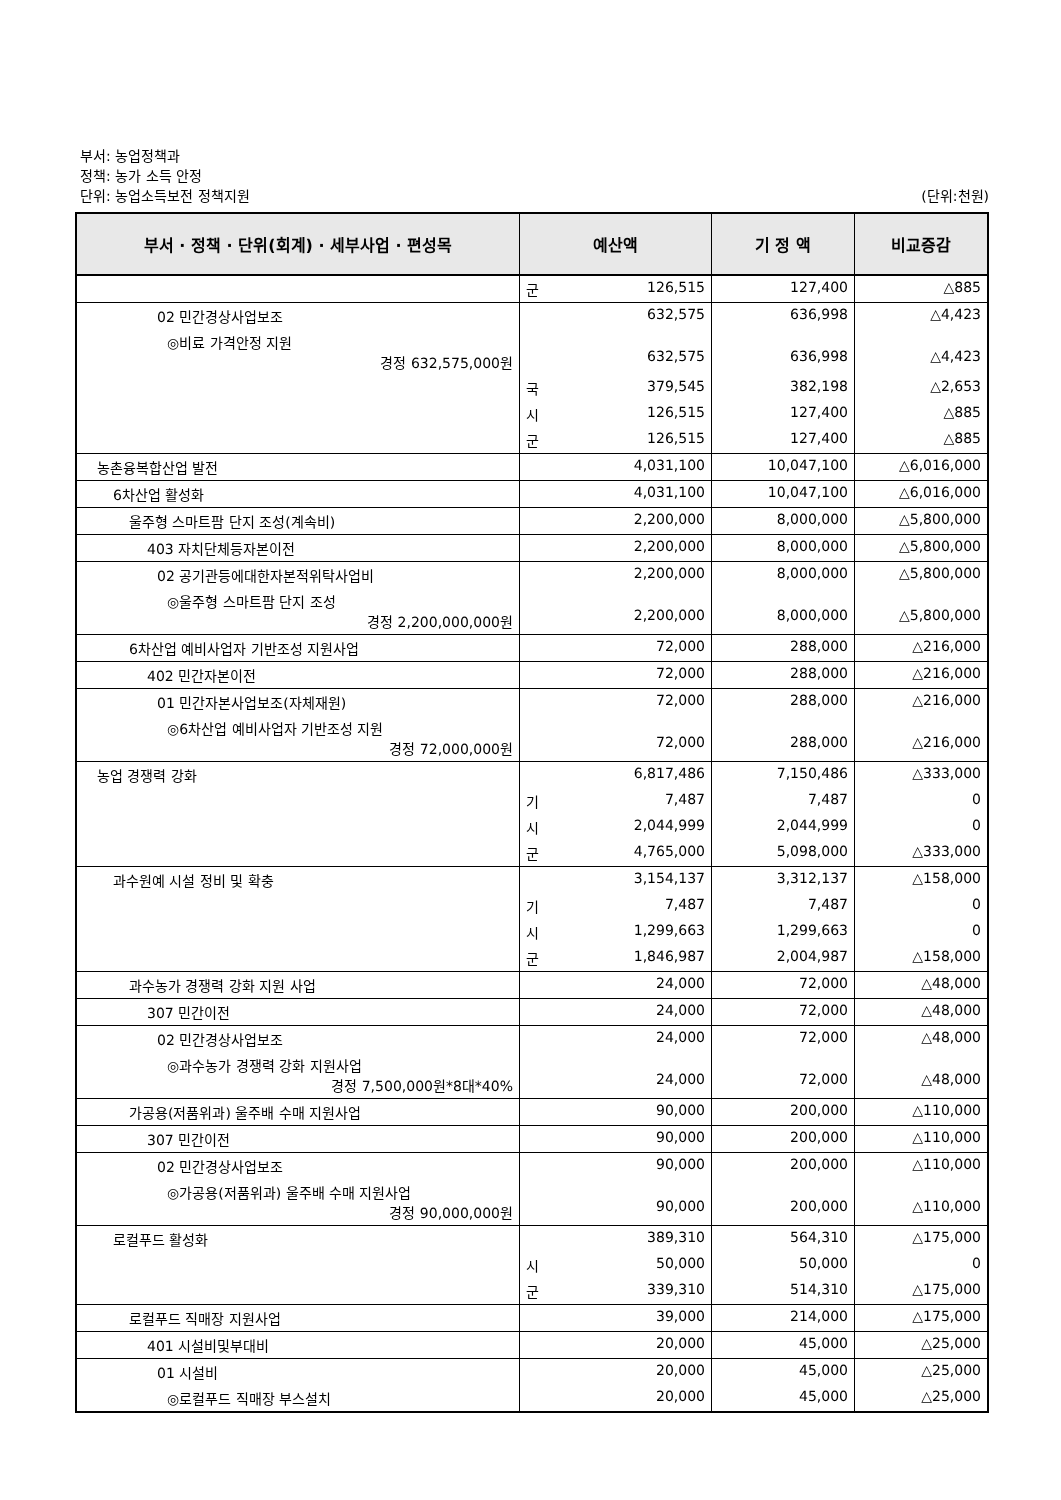부서: 농업정책과
정책: 농가 소득 안정
단위: 농업소득보전 정책지원
(단위:천원)
| 부서 · 정책 · 단위(회계) · 세부사업 · 편성목 | 예산액 | 기 정 액 | 비교증감 |
| --- | --- | --- | --- |
| | 군 126,515 | 127,400 | △885 |
| 02 민간경상사업보조 | 632,575 | 636,998 | △4,423 |
| ◎비료 가격안정 지원 경정 632,575,000원 | 632,575 | 636,998 | △4,423 |
| | 국 379,545 | 382,198 | △2,653 |
| | 시 126,515 | 127,400 | △885 |
| | 군 126,515 | 127,400 | △885 |
| 농촌융복합산업 발전 | 4,031,100 | 10,047,100 | △6,016,000 |
| 6차산업 활성화 | 4,031,100 | 10,047,100 | △6,016,000 |
| 울주형 스마트팜 단지 조성(계속비) | 2,200,000 | 8,000,000 | △5,800,000 |
| 403 자치단체등자본이전 | 2,200,000 | 8,000,000 | △5,800,000 |
| 02 공기관등에대한자본적위탁사업비 | 2,200,000 | 8,000,000 | △5,800,000 |
| ◎울주형 스마트팜 단지 조성 경정 2,200,000,000원 | 2,200,000 | 8,000,000 | △5,800,000 |
| 6차산업 예비사업자 기반조성 지원사업 | 72,000 | 288,000 | △216,000 |
| 402 민간자본이전 | 72,000 | 288,000 | △216,000 |
| 01 민간자본사업보조(자체재원) | 72,000 | 288,000 | △216,000 |
| ◎6차산업 예비사업자 기반조성 지원 경정 72,000,000원 | 72,000 | 288,000 | △216,000 |
| 농업 경쟁력 강화 | 6,817,486 | 7,150,486 | △333,000 |
| | 기 7,487 | 7,487 | 0 |
| | 시 2,044,999 | 2,044,999 | 0 |
| | 군 4,765,000 | 5,098,000 | △333,000 |
| 과수원예 시설 정비 및 확충 | 3,154,137 | 3,312,137 | △158,000 |
| | 기 7,487 | 7,487 | 0 |
| | 시 1,299,663 | 1,299,663 | 0 |
| | 군 1,846,987 | 2,004,987 | △158,000 |
| 과수농가 경쟁력 강화 지원 사업 | 24,000 | 72,000 | △48,000 |
| 307 민간이전 | 24,000 | 72,000 | △48,000 |
| 02 민간경상사업보조 | 24,000 | 72,000 | △48,000 |
| ◎과수농가 경쟁력 강화 지원사업 경정 7,500,000원*8대*40% | 24,000 | 72,000 | △48,000 |
| 가공용(저품위과) 울주배 수매 지원사업 | 90,000 | 200,000 | △110,000 |
| 307 민간이전 | 90,000 | 200,000 | △110,000 |
| 02 민간경상사업보조 | 90,000 | 200,000 | △110,000 |
| ◎가공용(저품위과) 울주배 수매 지원사업 경정 90,000,000원 | 90,000 | 200,000 | △110,000 |
| 로컬푸드 활성화 | 389,310 | 564,310 | △175,000 |
| | 시 50,000 | 50,000 | 0 |
| | 군 339,310 | 514,310 | △175,000 |
| 로컬푸드 직매장 지원사업 | 39,000 | 214,000 | △175,000 |
| 401 시설비및부대비 | 20,000 | 45,000 | △25,000 |
| 01 시설비 | 20,000 | 45,000 | △25,000 |
| ◎로컬푸드 직매장 부스설치 | 20,000 | 45,000 | △25,000 |